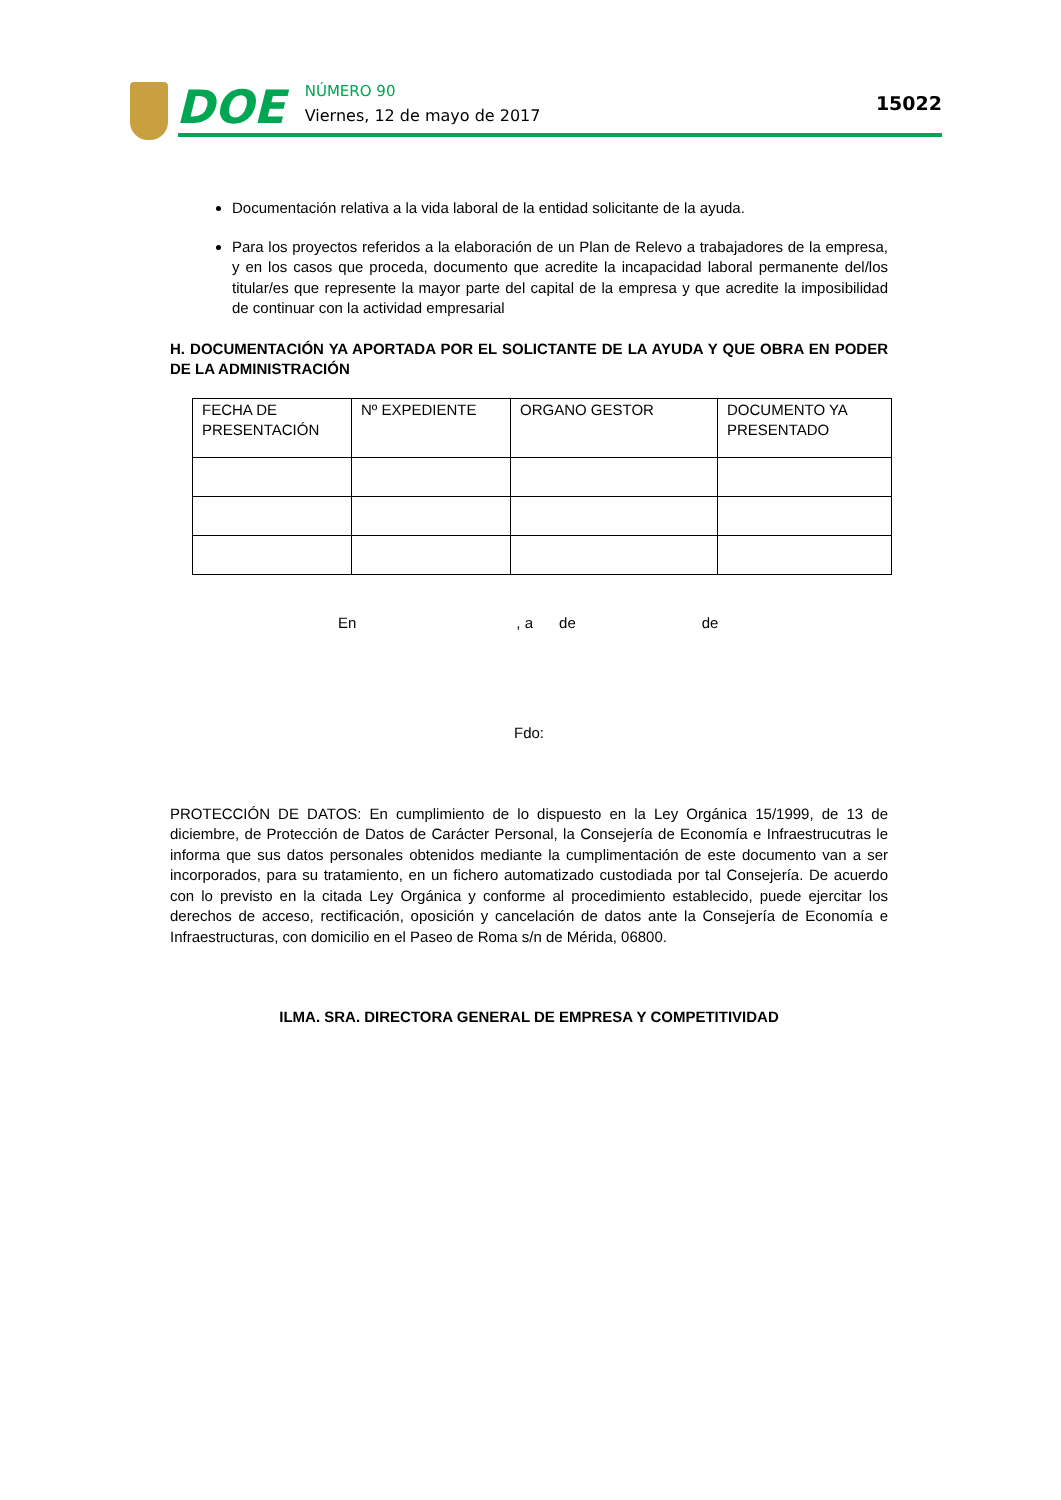DOE
NÚMERO 90
Viernes, 12 de mayo de 2017
15022
Documentación relativa a la vida laboral de la entidad solicitante de la ayuda.
Para los proyectos referidos a la elaboración de un Plan de Relevo a trabajadores de la empresa, y en los casos que proceda, documento que acredite la incapacidad laboral permanente del/los titular/es que represente la mayor parte del capital de la empresa y que acredite la imposibilidad de continuar con la actividad empresarial
H. DOCUMENTACIÓN YA APORTADA POR EL SOLICTANTE DE LA AYUDA Y QUE OBRA EN PODER DE LA ADMINISTRACIÓN
| FECHA DE PRESENTACIÓN | Nº EXPEDIENTE | ORGANO GESTOR | DOCUMENTO YA PRESENTADO |
| --- | --- | --- | --- |
En, a de de
Fdo:
PROTECCIÓN DE DATOS: En cumplimiento de lo dispuesto en la Ley Orgánica 15/1999, de 13 de diciembre, de Protección de Datos de Carácter Personal, la Consejería de Economía e Infraestrucutras le informa que sus datos personales obtenidos mediante la cumplimentación de este documento van a ser incorporados, para su tratamiento, en un fichero automatizado custodiada por tal Consejería. De acuerdo con lo previsto en la citada Ley Orgánica y conforme al procedimiento establecido, puede ejercitar los derechos de acceso, rectificación, oposición y cancelación de datos ante la Consejería de Economía e Infraestructuras, con domicilio en el Paseo de Roma s/n de Mérida, 06800.
ILMA. SRA. DIRECTORA GENERAL DE EMPRESA Y COMPETITIVIDAD